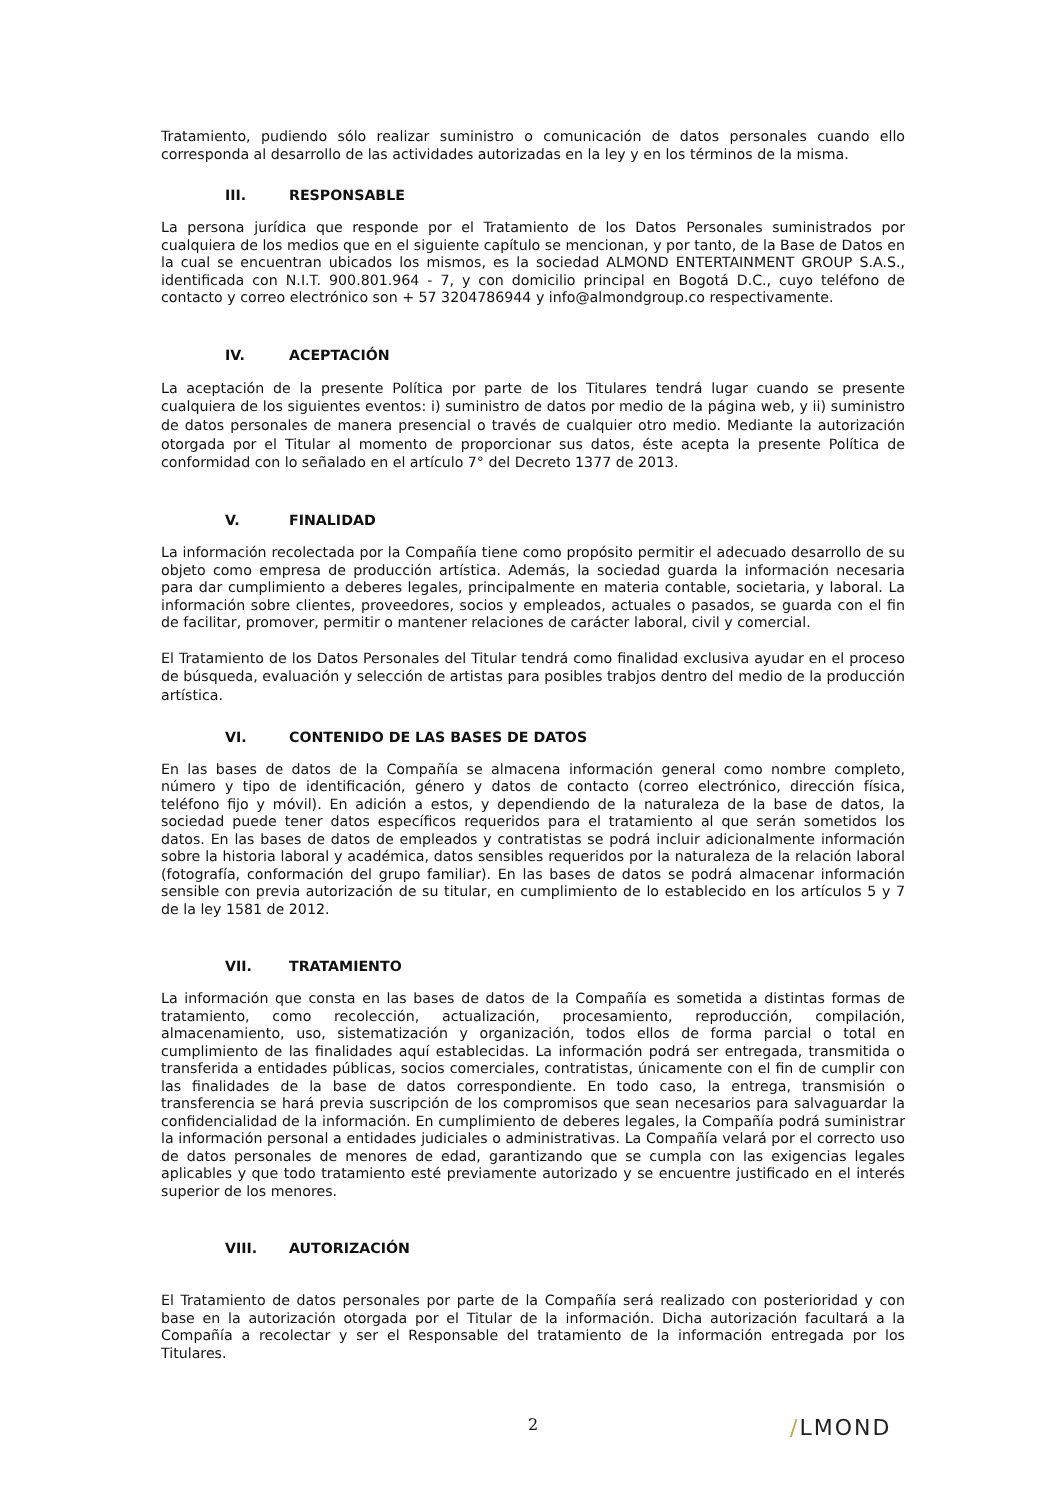Tratamiento, pudiendo sólo realizar suministro o comunicación de datos personales cuando ello corresponda al desarrollo de las actividades autorizadas en la ley y en los términos de la misma.
III. RESPONSABLE
La persona jurídica que responde por el Tratamiento de los Datos Personales suministrados por cualquiera de los medios que en el siguiente capítulo se mencionan, y por tanto, de la Base de Datos en la cual se encuentran ubicados los mismos, es la sociedad ALMOND ENTERTAINMENT GROUP S.A.S., identificada con N.I.T. 900.801.964 - 7, y con domicilio principal en Bogotá D.C., cuyo teléfono de contacto y correo electrónico son + 57 3204786944 y info@almondgroup.co respectivamente.
IV. ACEPTACIÓN
La aceptación de la presente Política por parte de los Titulares tendrá lugar cuando se presente cualquiera de los siguientes eventos: i) suministro de datos por medio de la página web, y ii) suministro de datos personales de manera presencial o través de cualquier otro medio. Mediante la autorización otorgada por el Titular al momento de proporcionar sus datos, éste acepta la presente Política de conformidad con lo señalado en el artículo 7° del Decreto 1377 de 2013.
V. FINALIDAD
La información recolectada por la Compañía tiene como propósito permitir el adecuado desarrollo de su objeto como empresa de producción artística. Además, la sociedad guarda la información necesaria para dar cumplimiento a deberes legales, principalmente en materia contable, societaria, y laboral. La información sobre clientes, proveedores, socios y empleados, actuales o pasados, se guarda con el fin de facilitar, promover, permitir o mantener relaciones de carácter laboral, civil y comercial.
El Tratamiento de los Datos Personales del Titular tendrá como finalidad exclusiva ayudar en el proceso de búsqueda, evaluación y selección de artistas para posibles trabjos dentro del medio de la producción artística.
VI. CONTENIDO DE LAS BASES DE DATOS
En las bases de datos de la Compañía se almacena información general como nombre completo, número y tipo de identificación, género y datos de contacto (correo electrónico, dirección física, teléfono fijo y móvil). En adición a estos, y dependiendo de la naturaleza de la base de datos, la sociedad puede tener datos específicos requeridos para el tratamiento al que serán sometidos los datos. En las bases de datos de empleados y contratistas se podrá incluir adicionalmente información sobre la historia laboral y académica, datos sensibles requeridos por la naturaleza de la relación laboral (fotografía, conformación del grupo familiar). En las bases de datos se podrá almacenar información sensible con previa autorización de su titular, en cumplimiento de lo establecido en los artículos 5 y 7 de la ley 1581 de 2012.
VII. TRATAMIENTO
La información que consta en las bases de datos de la Compañía es sometida a distintas formas de tratamiento, como recolección, actualización, procesamiento, reproducción, compilación, almacenamiento, uso, sistematización y organización, todos ellos de forma parcial o total en cumplimiento de las finalidades aquí establecidas. La información podrá ser entregada, transmitida o transferida a entidades públicas, socios comerciales, contratistas, únicamente con el fin de cumplir con las finalidades de la base de datos correspondiente. En todo caso, la entrega, transmisión o transferencia se hará previa suscripción de los compromisos que sean necesarios para salvaguardar la confidencialidad de la información. En cumplimiento de deberes legales, la Compañía podrá suministrar la información personal a entidades judiciales o administrativas. La Compañía velará por el correcto uso de datos personales de menores de edad, garantizando que se cumpla con las exigencias legales aplicables y que todo tratamiento esté previamente autorizado y se encuentre justificado en el interés superior de los menores.
VIII. AUTORIZACIÓN
El Tratamiento de datos personales por parte de la Compañía será realizado con posterioridad y con base en la autorización otorgada por el Titular de la información. Dicha autorización facultará a la Compañía a recolectar y ser el Responsable del tratamiento de la información entregada por los Titulares.
2 /LMOND